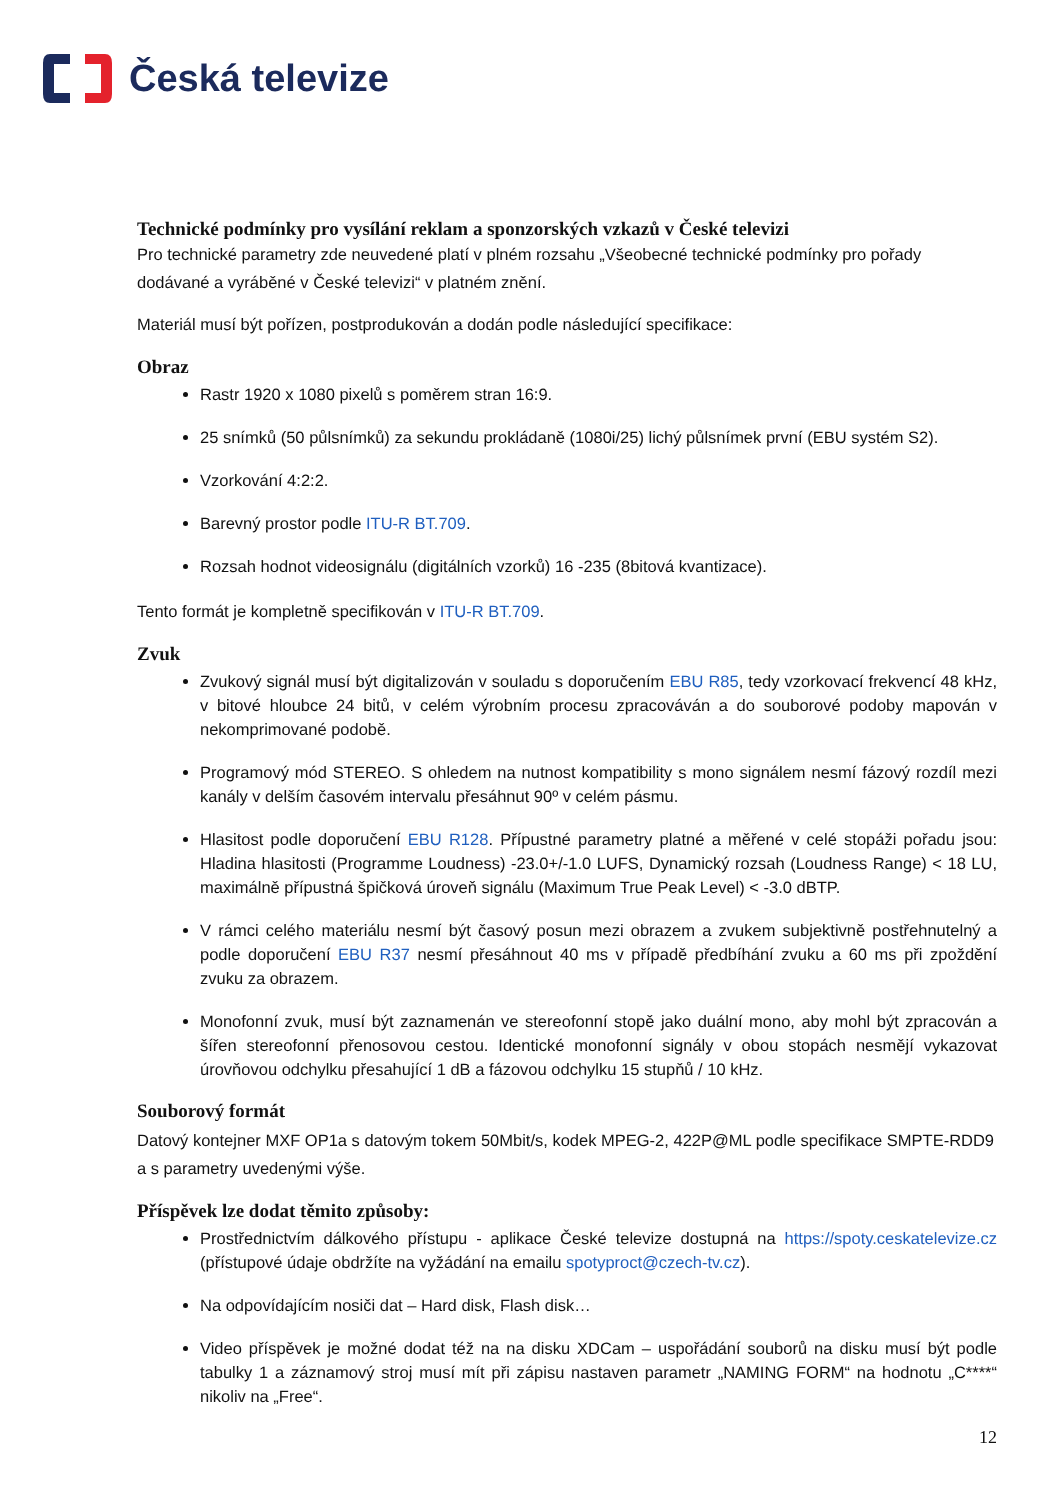Česká televize
Technické podmínky pro vysílání reklam a sponzorských vzkazů v České televizi
Pro technické parametry zde neuvedené platí v plném rozsahu „Všeobecné technické podmínky pro pořady dodávané a vyráběné v České televizi“ v platném znění.
Materiál musí být pořízen, postprodukován a dodán podle následující specifikace:
Obraz
Rastr 1920 x 1080 pixelů s poměrem stran 16:9.
25 snímků (50 půlsnímků) za sekundu prokládaně (1080i/25) lichý půlsnímek první (EBU systém S2).
Vzorkování 4:2:2.
Barevný prostor podle ITU-R BT.709.
Rozsah hodnot videosignálu (digitálních vzorků) 16 -235 (8bitová kvantizace).
Tento formát je kompletně specifikován v ITU-R BT.709.
Zvuk
Zvukový signál musí být digitalizován v souladu s doporučením EBU R85, tedy vzorkovací frekvencí 48 kHz, v bitové hloubce 24 bitů, v celém výrobním procesu zpracováván a do souborové podoby mapován v nekomprimované podobě.
Programový mód STEREO. S ohledem na nutnost kompatibility s mono signálem nesmí fázový rozdíl mezi kanály v delším časovém intervalu přesáhnut 90º v celém pásmu.
Hlasitost podle doporučení EBU R128. Přípustné parametry platné a měřené v celé stopáži pořadu jsou: Hladina hlasitosti (Programme Loudness) -23.0+/-1.0 LUFS, Dynamický rozsah (Loudness Range) < 18 LU, maximálně přípustná špičková úroveň signálu (Maximum True Peak Level) < -3.0 dBTP.
V rámci celého materiálu nesmí být časový posun mezi obrazem a zvukem subjektivně postřehnutelný a podle doporučení EBU R37 nesmí přesáhnout 40 ms v případě předbíhání zvuku a 60 ms při zpoždění zvuku za obrazem.
Monofonní zvuk, musí být zaznamenán ve stereofonní stopě jako duální mono, aby mohl být zpracován a šířen stereofonní přenosovou cestou. Identické monofonní signály v obou stopách nesmějí vykazovat úrovňovou odchylku přesahující 1 dB a fázovou odchylku 15 stupňů / 10 kHz.
Souborový formát
Datový kontejner MXF OP1a s datovým tokem 50Mbit/s, kodek MPEG-2, 422P@ML podle specifikace SMPTE-RDD9 a s parametry uvedenými výše.
Příspěvek lze dodat těmito způsoby:
Prostřednictvím dálkového přístupu - aplikace České televize dostupná na https://spoty.ceskatelevize.cz (přístupové údaje obdržíte na vyžádání na emailu spotyproct@czech-tv.cz).
Na odpovídajícím nosiči dat – Hard disk, Flash disk…
Video příspěvek je možné dodat též na na disku XDCam – uspořádání souborů na disku musí být podle tabulky 1 a záznamový stroj musí mít při zápisu nastaven parametr „NAMING FORM“ na hodnotu „C****“ nikoliv na „Free“.
12